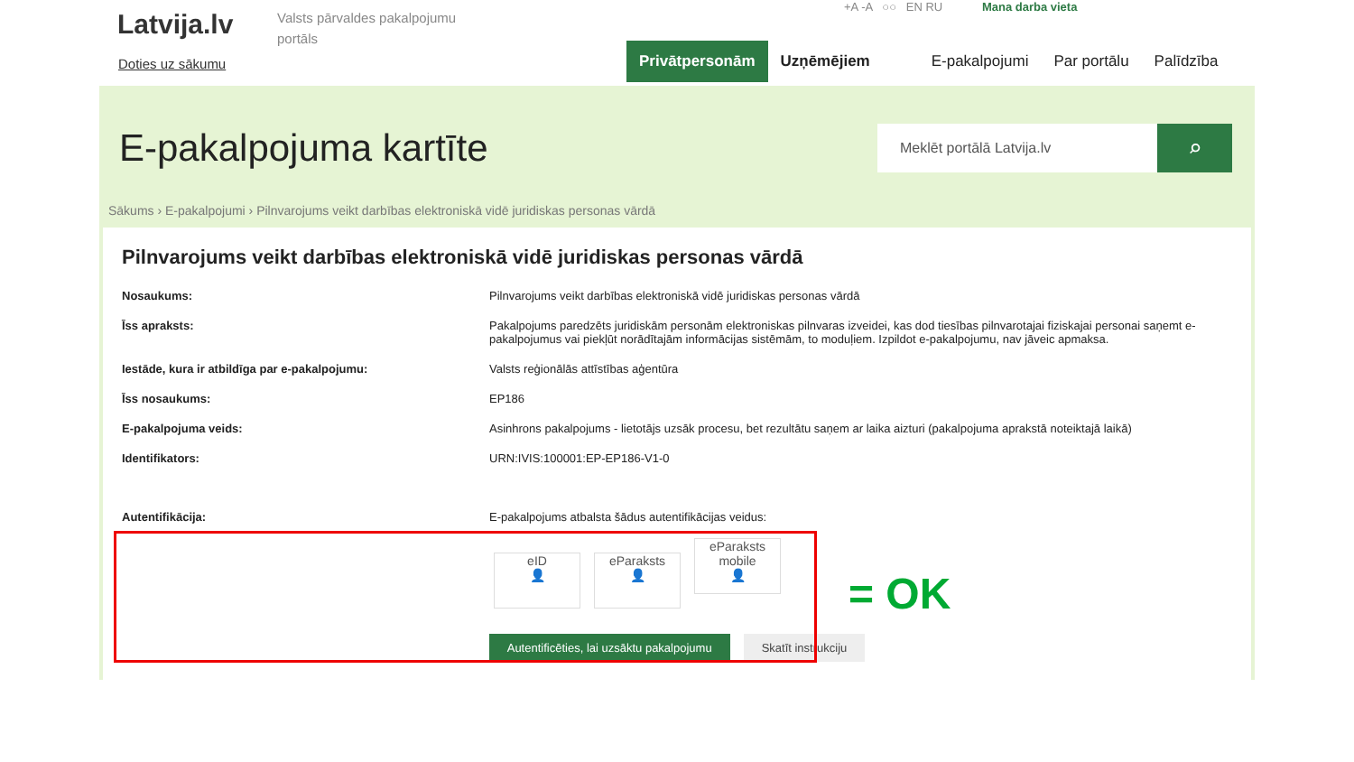Latvija.lv
Doties uz sākumu
Valsts pārvaldes pakalpojumu portāls
+A -A ○○ EN RU Mana darba vieta
Privātpersonām Uzņēmējiem E-pakalpojumi Par portālu Palīdzība
E-pakalpojuma kartīte
Meklēt portālā Latvija.lv
⌕
Sākums › E-pakalpojumi › Pilnvarojums veikt darbības elektroniskā vidē juridiskas personas vārdā
Pilnvarojums veikt darbības elektroniskā vidē juridiskas personas vārdā
| Nosaukums: | Pilnvarojums veikt darbības elektroniskā vidē juridiskas personas vārdā |
| Īss apraksts: | Pakalpojums paredzēts juridiskām personām elektroniskas pilnvaras izveidei, kas dod tiesības pilnvarotajai fiziskajai personai saņemt e-pakalpojumus vai piekļūt norādītajām informācijas sistēmām, to moduļiem. Izpildot e-pakalpojumu, nav jāveic apmaksa. |
| Iestāde, kura ir atbildīga par e-pakalpojumu: | Valsts reģionālās attīstības aģentūra |
| Īss nosaukums: | EP186 |
| E-pakalpojuma veids: | Asinhrons pakalpojums - lietotājs uzsāk procesu, bet rezultātu saņem ar laika aizturi (pakalpojuma aprakstā noteiktajā laikā) |
| Identifikators: | URN:IVIS:100001:EP-EP186-V1-0 |
| Autentifikācija: | E-pakalpojums atbalsta šādus autentifikācijas veidus: eID 👤 eParaksts 👤 eParaksts mobile 👤 |
Autentificēties, lai uzsāktu pakalpojumu Skatīt instrukciju
= OK